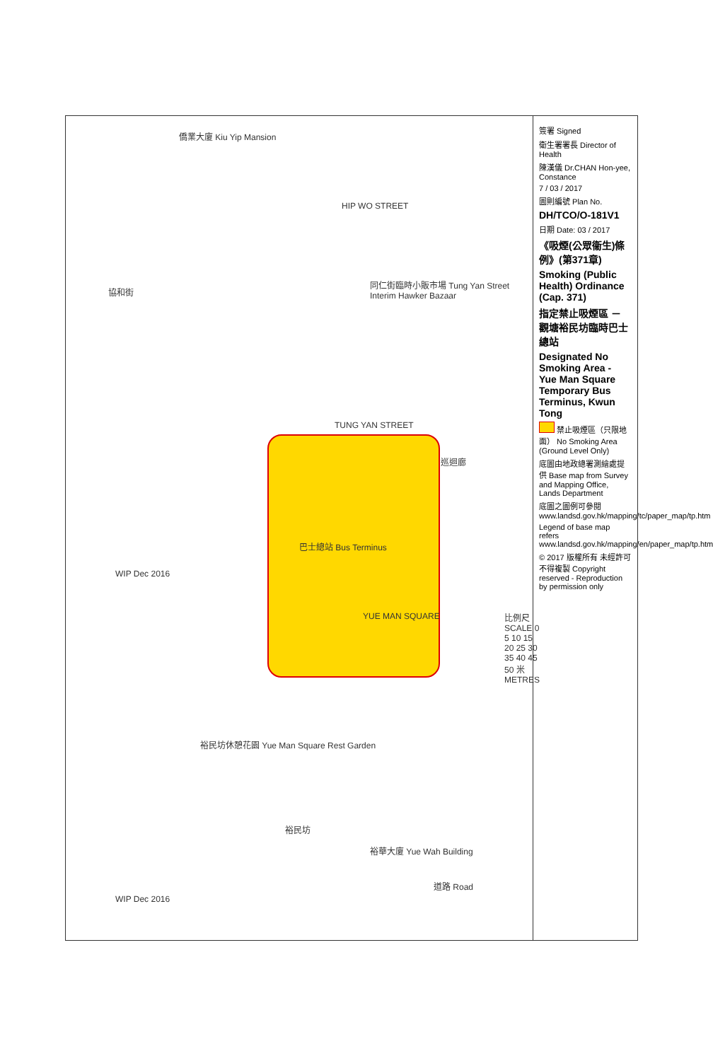僑業大廈 Kiu Yip Mansion
HIP WO STREET
協和街
同仁街臨時小販市場 Tung Yan Street Interim Hawker Bazaar
TUNG YAN STREET
巡迴廊
巴士總站 Bus Terminus
YUE MAN SQUARE
WIP Dec 2016
裕民坊休憩花園 Yue Man Square Rest Garden
裕民坊
裕華大廈 Yue Wah Building
道路 Road
WIP Dec 2016
比例尺 SCALE 0 5 10 15 20 25 30 35 40 45 50 米 METRES
簽署 Signed
衛生署署長 Director of Health
陳漢儀 Dr.CHAN Hon-yee, Constance
7 / 03 / 2017
圖則編號 Plan No.
DH/TCO/O-181V1
日期 Date: 03 / 2017
《吸煙(公眾衞生)條例》(第371章)
Smoking (Public Health) Ordinance (Cap. 371)
指定禁止吸煙區 － 觀塘裕民坊臨時巴士總站
Designated No Smoking Area - Yue Man Square Temporary Bus Terminus, Kwun Tong
禁止吸煙區（只限地面） No Smoking Area (Ground Level Only)
底圖由地政總署測繪處提供 Base map from Survey and Mapping Office, Lands Department
底圖之圖例可參閱 www.landsd.gov.hk/mapping/tc/paper_map/tp.htm
Legend of base map refers www.landsd.gov.hk/mapping/en/paper_map/tp.htm
© 2017 版權所有 未經許可 不得複製 Copyright reserved - Reproduction by permission only